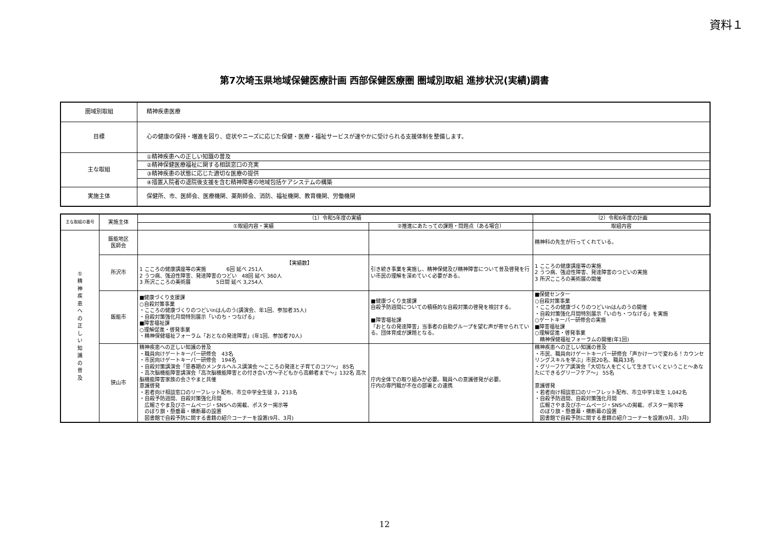資料１
第7次埼玉県地域保健医療計画 西部保健医療圏 圏域別取組 進捗状況(実績)調書
| 圏域別取組 | 精神疾患医療 |
| 目標 | 心の健康の保持・増進を図り、症状やニーズに応じた保健・医療・福祉サービスが速やかに受けられる支援体制を整備します。 |
| 主な取組 | ①精神疾患への正しい知識の普及 |
| | ②精神保健医療福祉に関する相談窓口の充実 |
| | ③精神疾患の状態に応じた適切な医療の提供 |
| | ④措置入院者の退院後支援を含む精神障害の地域包括ケアシステムの構築 |
| 実施主体 | 保健所、市、医師会、医療機関、薬剤師会、消防、福祉機関、教育機関、労働機関 |
| 主な取組の番号 | 実施主体 | （1）令和5年度の実績 | | （2）令和6年度の計画 |
| --- | --- | --- | --- | --- |
| | | ①取組内容・実績 | ②推進にあたっての課題・問題点（ある場合） | 取組内容 |
| ① 精 神 疾 患 へ の 正 し い 知 識 の 普 及 | 飯能地区 医師会 | | | 精神科の先生が行ってくれている。 |
| | 所沢市 | 【実績数】 1 こころの健康講座等の実施 6回 延べ 251人 2 うつ病、強迫性障害、発達障害のつどい 48回 延べ 360人 3 所沢こころの美術展 5日間 延べ 3,254人 | 引き続き事業を実施し、精神保健及び精神障害について普及啓発を行い市民の理解を深めていく必要がある。 | 1 こころの健康講座等の実施 2 うつ病、強迫性障害、発達障害のつどいの実施 3 所沢こころの美術展の開催 |
| | 飯能市 | ■健康づくり支援課 ○自殺対策事業 ・こころの健康づくりのつどいinはんのう(講演会、年1回、参加者35人) ・自殺対策強化月間特別展示「いのち・つなげる」 ■障害福祉課 ○理解促進・啓発事業 ・精神保健福祉フォーラム「おとなの発達障害」(年1回、参加者70人) | ■健康づくり支援課 自殺予防週間についての積極的な自殺対策の啓発を検討する。 ■障害福祉課 「おとなの発達障害」当事者の自助グループを望む声が寄せられている。団体育成が課題となる。 | ■保健センター ○自殺対策事業 ・こころの健康づくりのつどいinはんのうの開催 ・自殺対策強化月間特別展示「いのち・つなげる」を実施 ○ゲートキーパー研修会の実施 ■障害福祉課 ○理解促進・啓発事業 精神保健福祉フォーラムの開催(年1回) |
| | 狭山市 | 精神疾患への正しい知識の普及 ・職員向けゲートキーパー研修会 43名 ・市民向けゲートキーパー研修会 194名 ・自殺対策講演会「思春期のメンタルヘルス講演会 ～こころの発達と子育てのコツ～」 85名 ・高次脳機能障害講演会「高次脳機能障害との付き合い方～子どもから高齢者まで～」132名 高次脳機能障害家族の会さやまと共催 意識啓発 ・若者向け相談窓口のリーフレット配布、市立中学全生徒 3，213名 ・自殺予防週間、自殺対策強化月間 広報さやま及びホームページ・SNSへの掲載、ポスター掲示等 のぼり旗・懸垂幕・横断幕の設置 図書館で自殺予防に関する書籍の紹介コーナーを設置(9月、3月) | 庁内全体での取り組みが必要。職員への意識啓発が必要。 庁内の専門職が不在の部署との連携 | 精神疾患への正しい知識の普及 ・市民、職員向けゲートキーパー研修会「声かけ一つで変わる！カウンセリングスキルを学ぶ」市民20名、職員33名 ・グリーフケア講演会「大切な人を亡くして生きていくということ～あなたにできるグリーフケア～」 55名 意識啓発 ・若者向け相談窓口のリーフレット配布、市立中学1年生 1,042名 ・自殺予防週間、自殺対策強化月間 広報さやま及びホームページ・SNSへの掲載、ポスター掲示等 のぼり旗・懸垂幕・横断幕の設置 図書館で自殺予防に関する書籍の紹介コーナーを設置(9月、3月) |
12